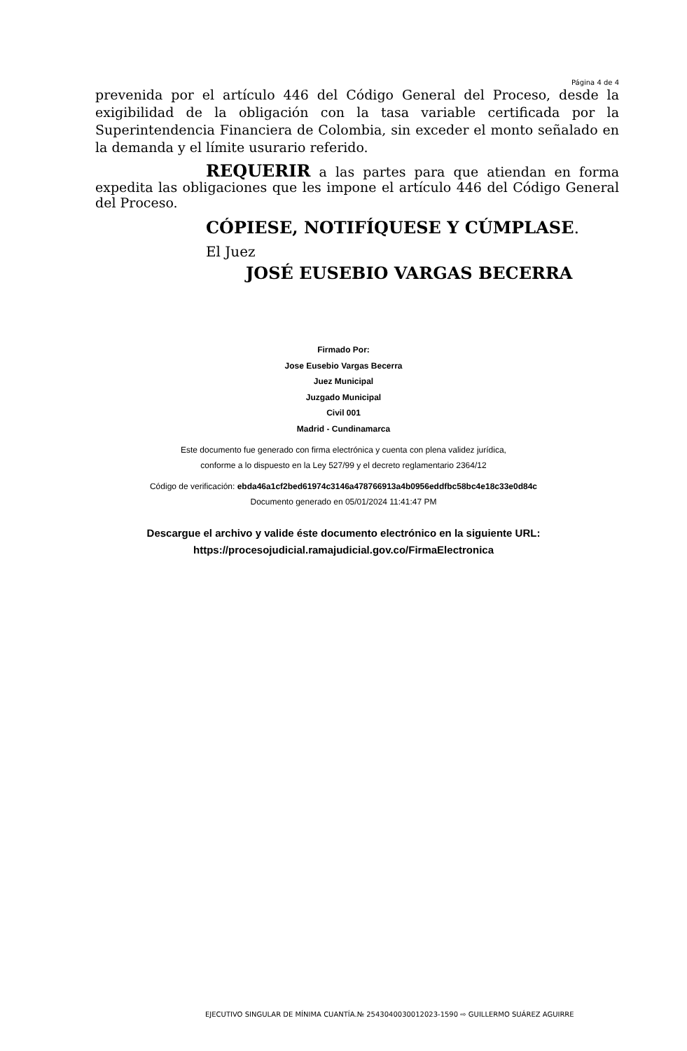Página 4 de 4
prevenida por el artículo 446 del Código General del Proceso, desde la exigibilidad de la obligación con la tasa variable certificada por la Superintendencia Financiera de Colombia, sin exceder el monto señalado en la demanda y el límite usurario referido.
REQUERIR a las partes para que atiendan en forma expedita las obligaciones que les impone el artículo 446 del Código General del Proceso.
CÓPIESE, NOTIFÍQUESE Y CÚMPLASE.
El Juez
JOSÉ EUSEBIO VARGAS BECERRA
Firmado Por:
Jose Eusebio Vargas Becerra
Juez Municipal
Juzgado Municipal
Civil 001
Madrid - Cundinamarca
Este documento fue generado con firma electrónica y cuenta con plena validez jurídica,
conforme a lo dispuesto en la Ley 527/99 y el decreto reglamentario 2364/12
Código de verificación: ebda46a1cf2bed61974c3146a478766913a4b0956eddfbc58bc4e18c33e0d84c
Documento generado en 05/01/2024 11:41:47 PM
Descargue el archivo y valide éste documento electrónico en la siguiente URL:
https://procesojudicial.ramajudicial.gov.co/FirmaElectronica
EJECUTIVO SINGULAR DE MÍNIMA CUANTÍA.№ 2543040030012023-1590 ⇨ GUILLERMO SUÁREZ AGUIRRE